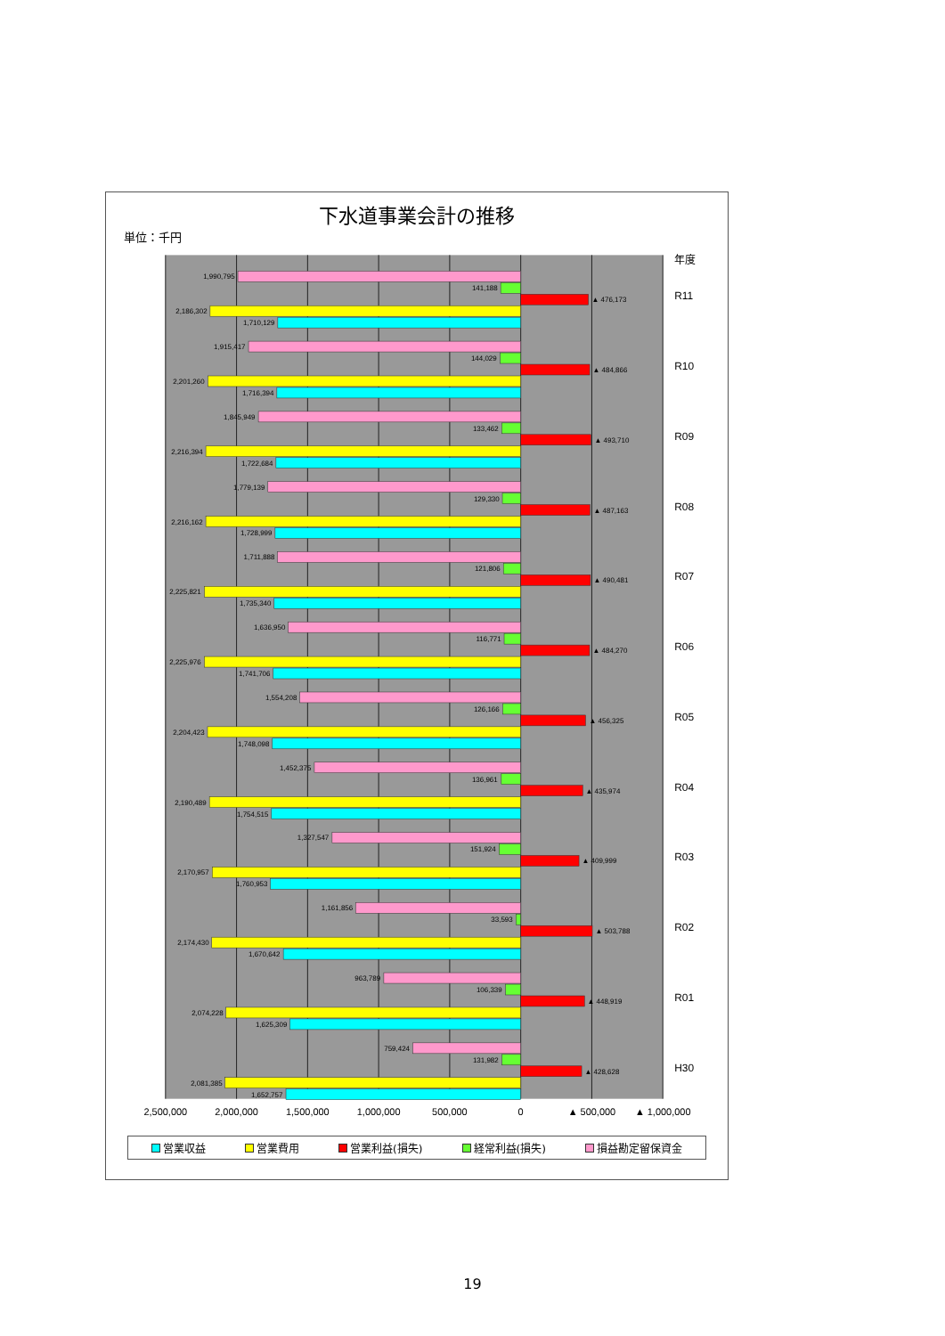下水道事業会計の推移
単位：千円
2,500,000
2,000,000
1,500,000
1,000,000
500,000
0
▲ 500,000
▲ 1,000,000
年度
H30
759,424
131,982
▲ 428,628
2,081,385
1,652,757
R01
963,789
106,339
▲ 448,919
2,074,228
1,625,309
R02
1,161,856
33,593
▲ 503,788
2,174,430
1,670,642
R03
1,327,547
151,924
▲ 409,999
2,170,957
1,760,953
R04
1,452,375
136,961
▲ 435,974
2,190,489
1,754,515
R05
1,554,208
126,166
▲ 456,325
2,204,423
1,748,098
R06
1,636,950
116,771
▲ 484,270
2,225,976
1,741,706
R07
1,711,888
121,806
▲ 490,481
2,225,821
1,735,340
R08
1,779,139
129,330
▲ 487,163
2,216,162
1,728,999
R09
1,845,949
133,462
▲ 493,710
2,216,394
1,722,684
R10
1,915,417
144,029
▲ 484,866
2,201,260
1,716,394
R11
1,990,795
141,188
▲ 476,173
2,186,302
1,710,129
営業収益 営業費用 営業利益(損失) 経常利益(損失) 損益勘定留保資金
19